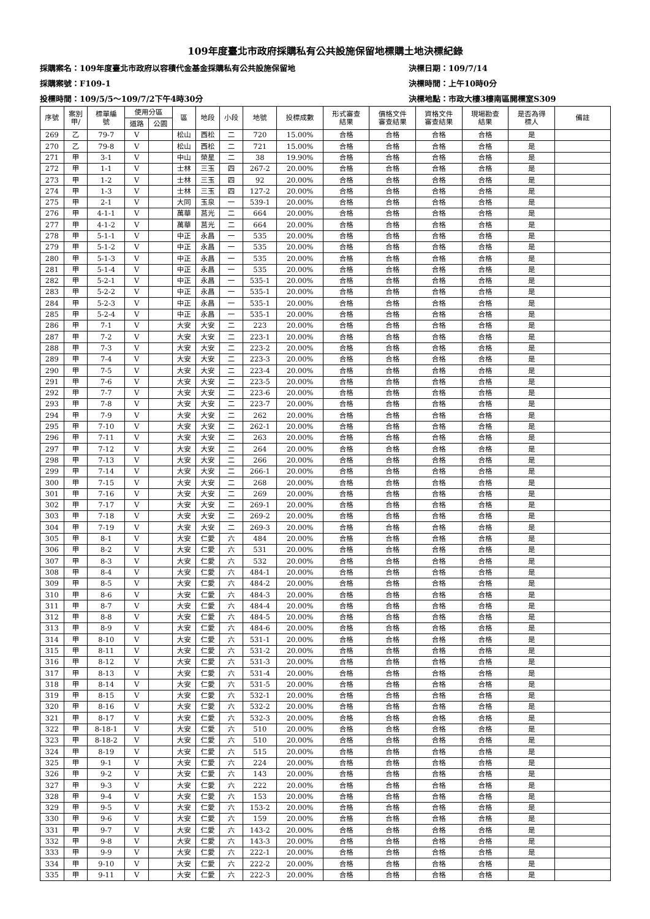109年度臺北市政府採購私有公共設施保留地標購土地決標紀錄
採購案名：109年度臺北市政府以容積代金基金採購私有公共設施保留地 決標日期：109/7/14
採購案號：F109-1 決標時間：上午10時0分
投標時間：109/5/5～109/7/2下午4時30分 決標地點：市政大樓3樓南區開標室S309
| 序號 | 案別 甲/ | 標單編 號 | 使用分區 | | 區 | 地段 | 小段 | 地號 | 投標成數 | 形式審查 結果 | 價格文件 審查結果 | 資格文件 審查結果 | 現場勘查 結果 | 是否為得 標人 | 備註 |
| --- | --- | --- | --- | --- | --- | --- | --- | --- | --- | --- | --- | --- | --- | --- | --- |
| | | | 道路 | 公園 | | | | | | | | | | | |
| 269 | 乙 | 79-7 | V | | 松山 | 西松 | 二 | 720 | 15.00% | 合格 | 合格 | 合格 | 合格 | 是 | |
| 270 | 乙 | 79-8 | V | | 松山 | 西松 | 二 | 721 | 15.00% | 合格 | 合格 | 合格 | 合格 | 是 | |
| 271 | 甲 | 3-1 | V | | 中山 | 榮星 | 二 | 38 | 19.90% | 合格 | 合格 | 合格 | 合格 | 是 | |
| 272 | 甲 | 1-1 | V | | 士林 | 三玉 | 四 | 267-2 | 20.00% | 合格 | 合格 | 合格 | 合格 | 是 | |
| 273 | 甲 | 1-2 | V | | 士林 | 三玉 | 四 | 92 | 20.00% | 合格 | 合格 | 合格 | 合格 | 是 | |
| 274 | 甲 | 1-3 | V | | 士林 | 三玉 | 四 | 127-2 | 20.00% | 合格 | 合格 | 合格 | 合格 | 是 | |
| 275 | 甲 | 2-1 | V | | 大同 | 玉泉 | 一 | 539-1 | 20.00% | 合格 | 合格 | 合格 | 合格 | 是 | |
| 276 | 甲 | 4-1-1 | V | | 萬華 | 莒光 | 二 | 664 | 20.00% | 合格 | 合格 | 合格 | 合格 | 是 | |
| 277 | 甲 | 4-1-2 | V | | 萬華 | 莒光 | 二 | 664 | 20.00% | 合格 | 合格 | 合格 | 合格 | 是 | |
| 278 | 甲 | 5-1-1 | V | | 中正 | 永昌 | 一 | 535 | 20.00% | 合格 | 合格 | 合格 | 合格 | 是 | |
| 279 | 甲 | 5-1-2 | V | | 中正 | 永昌 | 一 | 535 | 20.00% | 合格 | 合格 | 合格 | 合格 | 是 | |
| 280 | 甲 | 5-1-3 | V | | 中正 | 永昌 | 一 | 535 | 20.00% | 合格 | 合格 | 合格 | 合格 | 是 | |
| 281 | 甲 | 5-1-4 | V | | 中正 | 永昌 | 一 | 535 | 20.00% | 合格 | 合格 | 合格 | 合格 | 是 | |
| 282 | 甲 | 5-2-1 | V | | 中正 | 永昌 | 一 | 535-1 | 20.00% | 合格 | 合格 | 合格 | 合格 | 是 | |
| 283 | 甲 | 5-2-2 | V | | 中正 | 永昌 | 一 | 535-1 | 20.00% | 合格 | 合格 | 合格 | 合格 | 是 | |
| 284 | 甲 | 5-2-3 | V | | 中正 | 永昌 | 一 | 535-1 | 20.00% | 合格 | 合格 | 合格 | 合格 | 是 | |
| 285 | 甲 | 5-2-4 | V | | 中正 | 永昌 | 一 | 535-1 | 20.00% | 合格 | 合格 | 合格 | 合格 | 是 | |
| 286 | 甲 | 7-1 | V | | 大安 | 大安 | 二 | 223 | 20.00% | 合格 | 合格 | 合格 | 合格 | 是 | |
| 287 | 甲 | 7-2 | V | | 大安 | 大安 | 二 | 223-1 | 20.00% | 合格 | 合格 | 合格 | 合格 | 是 | |
| 288 | 甲 | 7-3 | V | | 大安 | 大安 | 二 | 223-2 | 20.00% | 合格 | 合格 | 合格 | 合格 | 是 | |
| 289 | 甲 | 7-4 | V | | 大安 | 大安 | 二 | 223-3 | 20.00% | 合格 | 合格 | 合格 | 合格 | 是 | |
| 290 | 甲 | 7-5 | V | | 大安 | 大安 | 二 | 223-4 | 20.00% | 合格 | 合格 | 合格 | 合格 | 是 | |
| 291 | 甲 | 7-6 | V | | 大安 | 大安 | 二 | 223-5 | 20.00% | 合格 | 合格 | 合格 | 合格 | 是 | |
| 292 | 甲 | 7-7 | V | | 大安 | 大安 | 二 | 223-6 | 20.00% | 合格 | 合格 | 合格 | 合格 | 是 | |
| 293 | 甲 | 7-8 | V | | 大安 | 大安 | 二 | 223-7 | 20.00% | 合格 | 合格 | 合格 | 合格 | 是 | |
| 294 | 甲 | 7-9 | V | | 大安 | 大安 | 二 | 262 | 20.00% | 合格 | 合格 | 合格 | 合格 | 是 | |
| 295 | 甲 | 7-10 | V | | 大安 | 大安 | 二 | 262-1 | 20.00% | 合格 | 合格 | 合格 | 合格 | 是 | |
| 296 | 甲 | 7-11 | V | | 大安 | 大安 | 二 | 263 | 20.00% | 合格 | 合格 | 合格 | 合格 | 是 | |
| 297 | 甲 | 7-12 | V | | 大安 | 大安 | 二 | 264 | 20.00% | 合格 | 合格 | 合格 | 合格 | 是 | |
| 298 | 甲 | 7-13 | V | | 大安 | 大安 | 二 | 266 | 20.00% | 合格 | 合格 | 合格 | 合格 | 是 | |
| 299 | 甲 | 7-14 | V | | 大安 | 大安 | 二 | 266-1 | 20.00% | 合格 | 合格 | 合格 | 合格 | 是 | |
| 300 | 甲 | 7-15 | V | | 大安 | 大安 | 二 | 268 | 20.00% | 合格 | 合格 | 合格 | 合格 | 是 | |
| 301 | 甲 | 7-16 | V | | 大安 | 大安 | 二 | 269 | 20.00% | 合格 | 合格 | 合格 | 合格 | 是 | |
| 302 | 甲 | 7-17 | V | | 大安 | 大安 | 二 | 269-1 | 20.00% | 合格 | 合格 | 合格 | 合格 | 是 | |
| 303 | 甲 | 7-18 | V | | 大安 | 大安 | 二 | 269-2 | 20.00% | 合格 | 合格 | 合格 | 合格 | 是 | |
| 304 | 甲 | 7-19 | V | | 大安 | 大安 | 二 | 269-3 | 20.00% | 合格 | 合格 | 合格 | 合格 | 是 | |
| 305 | 甲 | 8-1 | V | | 大安 | 仁愛 | 六 | 484 | 20.00% | 合格 | 合格 | 合格 | 合格 | 是 | |
| 306 | 甲 | 8-2 | V | | 大安 | 仁愛 | 六 | 531 | 20.00% | 合格 | 合格 | 合格 | 合格 | 是 | |
| 307 | 甲 | 8-3 | V | | 大安 | 仁愛 | 六 | 532 | 20.00% | 合格 | 合格 | 合格 | 合格 | 是 | |
| 308 | 甲 | 8-4 | V | | 大安 | 仁愛 | 六 | 484-1 | 20.00% | 合格 | 合格 | 合格 | 合格 | 是 | |
| 309 | 甲 | 8-5 | V | | 大安 | 仁愛 | 六 | 484-2 | 20.00% | 合格 | 合格 | 合格 | 合格 | 是 | |
| 310 | 甲 | 8-6 | V | | 大安 | 仁愛 | 六 | 484-3 | 20.00% | 合格 | 合格 | 合格 | 合格 | 是 | |
| 311 | 甲 | 8-7 | V | | 大安 | 仁愛 | 六 | 484-4 | 20.00% | 合格 | 合格 | 合格 | 合格 | 是 | |
| 312 | 甲 | 8-8 | V | | 大安 | 仁愛 | 六 | 484-5 | 20.00% | 合格 | 合格 | 合格 | 合格 | 是 | |
| 313 | 甲 | 8-9 | V | | 大安 | 仁愛 | 六 | 484-6 | 20.00% | 合格 | 合格 | 合格 | 合格 | 是 | |
| 314 | 甲 | 8-10 | V | | 大安 | 仁愛 | 六 | 531-1 | 20.00% | 合格 | 合格 | 合格 | 合格 | 是 | |
| 315 | 甲 | 8-11 | V | | 大安 | 仁愛 | 六 | 531-2 | 20.00% | 合格 | 合格 | 合格 | 合格 | 是 | |
| 316 | 甲 | 8-12 | V | | 大安 | 仁愛 | 六 | 531-3 | 20.00% | 合格 | 合格 | 合格 | 合格 | 是 | |
| 317 | 甲 | 8-13 | V | | 大安 | 仁愛 | 六 | 531-4 | 20.00% | 合格 | 合格 | 合格 | 合格 | 是 | |
| 318 | 甲 | 8-14 | V | | 大安 | 仁愛 | 六 | 531-5 | 20.00% | 合格 | 合格 | 合格 | 合格 | 是 | |
| 319 | 甲 | 8-15 | V | | 大安 | 仁愛 | 六 | 532-1 | 20.00% | 合格 | 合格 | 合格 | 合格 | 是 | |
| 320 | 甲 | 8-16 | V | | 大安 | 仁愛 | 六 | 532-2 | 20.00% | 合格 | 合格 | 合格 | 合格 | 是 | |
| 321 | 甲 | 8-17 | V | | 大安 | 仁愛 | 六 | 532-3 | 20.00% | 合格 | 合格 | 合格 | 合格 | 是 | |
| 322 | 甲 | 8-18-1 | V | | 大安 | 仁愛 | 六 | 510 | 20.00% | 合格 | 合格 | 合格 | 合格 | 是 | |
| 323 | 甲 | 8-18-2 | V | | 大安 | 仁愛 | 六 | 510 | 20.00% | 合格 | 合格 | 合格 | 合格 | 是 | |
| 324 | 甲 | 8-19 | V | | 大安 | 仁愛 | 六 | 515 | 20.00% | 合格 | 合格 | 合格 | 合格 | 是 | |
| 325 | 甲 | 9-1 | V | | 大安 | 仁愛 | 六 | 224 | 20.00% | 合格 | 合格 | 合格 | 合格 | 是 | |
| 326 | 甲 | 9-2 | V | | 大安 | 仁愛 | 六 | 143 | 20.00% | 合格 | 合格 | 合格 | 合格 | 是 | |
| 327 | 甲 | 9-3 | V | | 大安 | 仁愛 | 六 | 222 | 20.00% | 合格 | 合格 | 合格 | 合格 | 是 | |
| 328 | 甲 | 9-4 | V | | 大安 | 仁愛 | 六 | 153 | 20.00% | 合格 | 合格 | 合格 | 合格 | 是 | |
| 329 | 甲 | 9-5 | V | | 大安 | 仁愛 | 六 | 153-2 | 20.00% | 合格 | 合格 | 合格 | 合格 | 是 | |
| 330 | 甲 | 9-6 | V | | 大安 | 仁愛 | 六 | 159 | 20.00% | 合格 | 合格 | 合格 | 合格 | 是 | |
| 331 | 甲 | 9-7 | V | | 大安 | 仁愛 | 六 | 143-2 | 20.00% | 合格 | 合格 | 合格 | 合格 | 是 | |
| 332 | 甲 | 9-8 | V | | 大安 | 仁愛 | 六 | 143-3 | 20.00% | 合格 | 合格 | 合格 | 合格 | 是 | |
| 333 | 甲 | 9-9 | V | | 大安 | 仁愛 | 六 | 222-1 | 20.00% | 合格 | 合格 | 合格 | 合格 | 是 | |
| 334 | 甲 | 9-10 | V | | 大安 | 仁愛 | 六 | 222-2 | 20.00% | 合格 | 合格 | 合格 | 合格 | 是 | |
| 335 | 甲 | 9-11 | V | | 大安 | 仁愛 | 六 | 222-3 | 20.00% | 合格 | 合格 | 合格 | 合格 | 是 | |